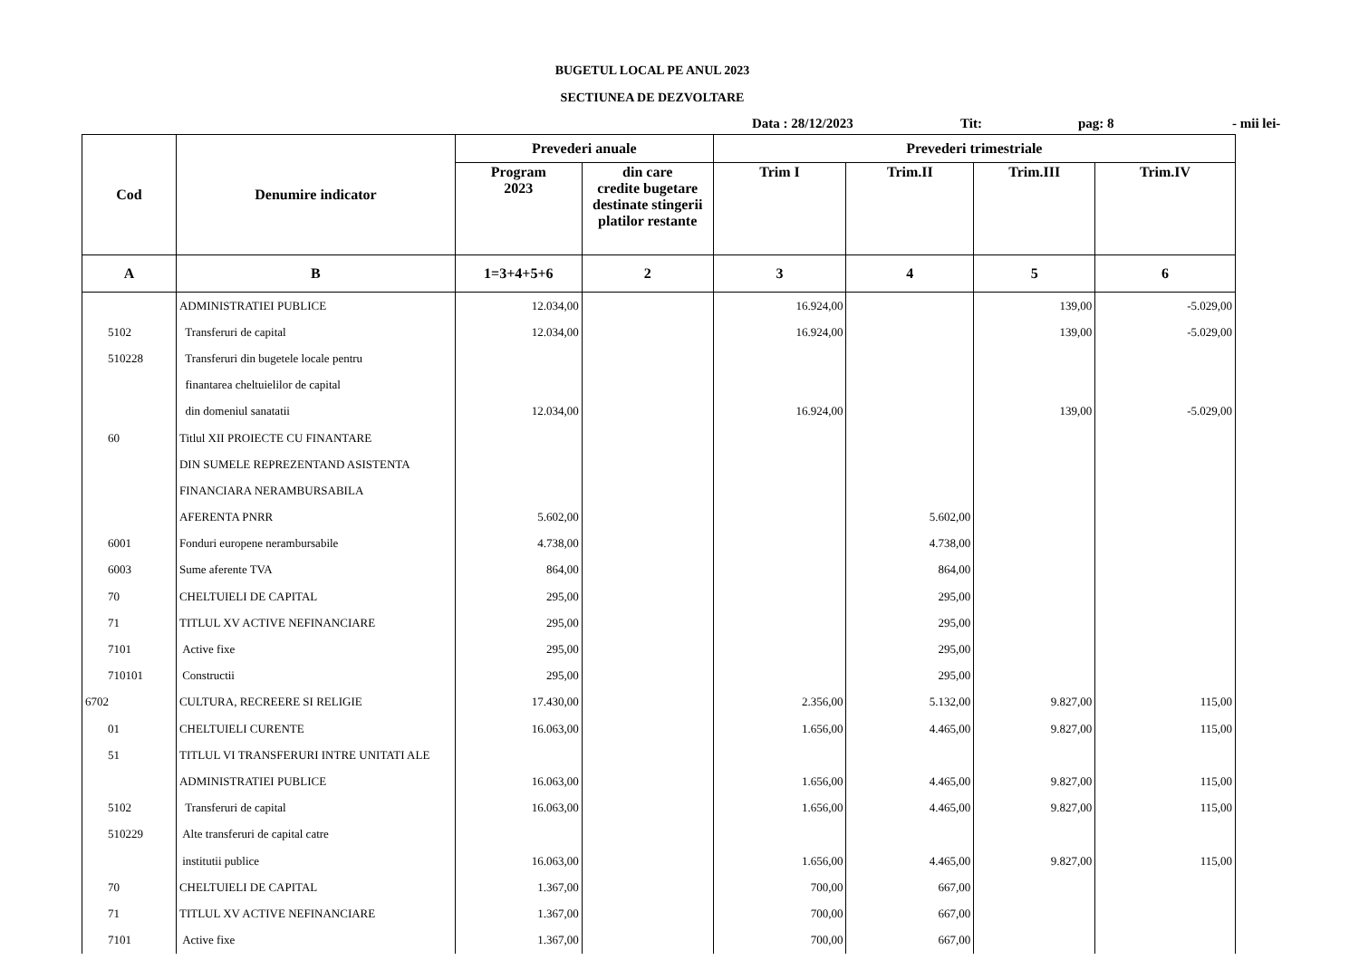BUGETUL LOCAL PE ANUL 2023
SECTIUNEA DE DEZVOLTARE
Data : 28/12/2023 Tit: pag: 8 - mii lei-
| Cod | Denumire indicator | Prevederi anuale | | Prevederi trimestriale | | | |
| --- | --- | --- | --- | --- | --- | --- | --- |
| | | Program 2023 | din care credite bugetare destinate stingerii platilor restante | Trim I | Trim.II | Trim.III | Trim.IV |
| A | B | 1=3+4+5+6 | 2 | 3 | 4 | 5 | 6 |
| | ADMINISTRATIEI PUBLICE | 12.034,00 | | 16.924,00 | | 139,00 | -5.029,00 |
| 5102 | Transferuri de capital | 12.034,00 | | 16.924,00 | | 139,00 | -5.029,00 |
| 510228 | Transferuri din bugetele locale pentru | | | | | | |
| | finantarea cheltuielilor de capital | | | | | | |
| | din domeniul sanatatii | 12.034,00 | | 16.924,00 | | 139,00 | -5.029,00 |
| 60 | Titlul XII PROIECTE CU FINANTARE | | | | | | |
| | DIN SUMELE REPREZENTAND ASISTENTA | | | | | | |
| | FINANCIARA NERAMBURSABILA | | | | | | |
| | AFERENTA PNRR | 5.602,00 | | | 5.602,00 | | |
| 6001 | Fonduri europene nerambursabile | 4.738,00 | | | 4.738,00 | | |
| 6003 | Sume aferente TVA | 864,00 | | | 864,00 | | |
| 70 | CHELTUIELI DE CAPITAL | 295,00 | | | 295,00 | | |
| 71 | TITLUL XV ACTIVE NEFINANCIARE | 295,00 | | | 295,00 | | |
| 7101 | Active fixe | 295,00 | | | 295,00 | | |
| 710101 | Constructii | 295,00 | | | 295,00 | | |
| 6702 | CULTURA, RECREERE SI RELIGIE | 17.430,00 | | 2.356,00 | 5.132,00 | 9.827,00 | 115,00 |
| 01 | CHELTUIELI CURENTE | 16.063,00 | | 1.656,00 | 4.465,00 | 9.827,00 | 115,00 |
| 51 | TITLUL VI TRANSFERURI INTRE UNITATI ALE | | | | | | |
| | ADMINISTRATIEI PUBLICE | 16.063,00 | | 1.656,00 | 4.465,00 | 9.827,00 | 115,00 |
| 5102 | Transferuri de capital | 16.063,00 | | 1.656,00 | 4.465,00 | 9.827,00 | 115,00 |
| 510229 | Alte transferuri de capital catre | | | | | | |
| | institutii publice | 16.063,00 | | 1.656,00 | 4.465,00 | 9.827,00 | 115,00 |
| 70 | CHELTUIELI DE CAPITAL | 1.367,00 | | 700,00 | 667,00 | | |
| 71 | TITLUL XV ACTIVE NEFINANCIARE | 1.367,00 | | 700,00 | 667,00 | | |
| 7101 | Active fixe | 1.367,00 | | 700,00 | 667,00 | | |